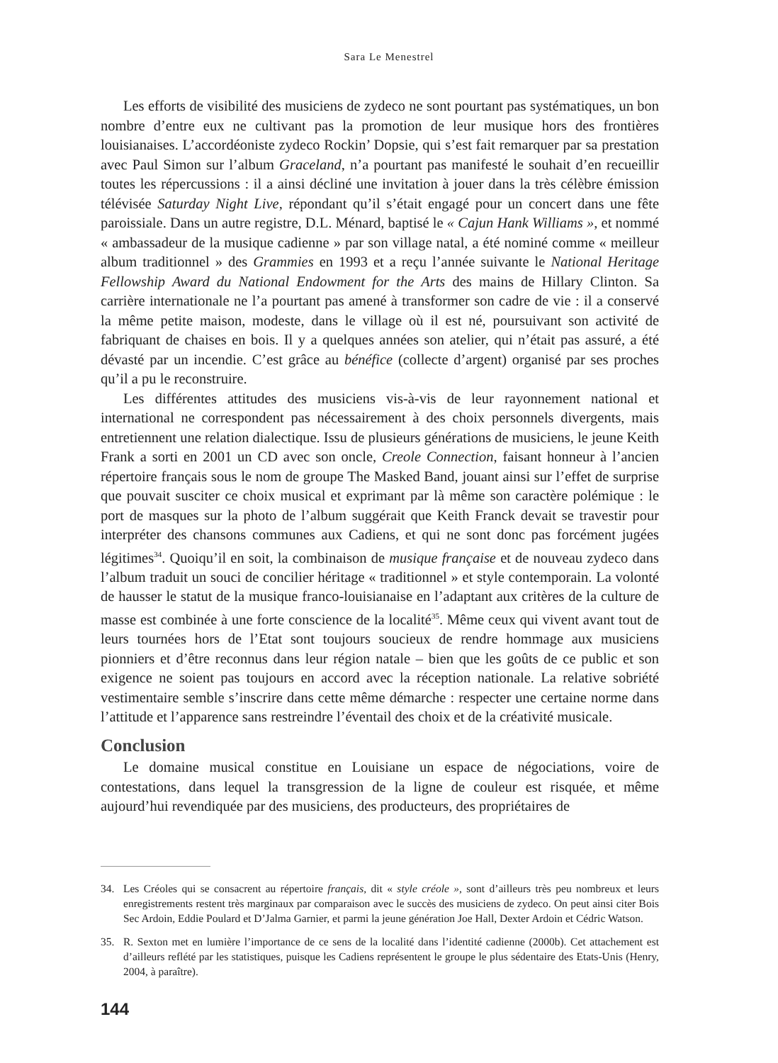Sara Le Menestrel
Les efforts de visibilité des musiciens de zydeco ne sont pourtant pas systématiques, un bon nombre d’entre eux ne cultivant pas la promotion de leur musique hors des frontières louisianaises. L’accordéoniste zydeco Rockin’ Dopsie, qui s’est fait remarquer par sa prestation avec Paul Simon sur l’album Graceland, n’a pourtant pas manifesté le souhait d’en recueillir toutes les répercussions : il a ainsi décliné une invitation à jouer dans la très célèbre émission télévisée Saturday Night Live, répondant qu’il s’était engagé pour un concert dans une fête paroissiale. Dans un autre registre, D.L. Ménard, baptisé le « Cajun Hank Williams », et nommé « ambassadeur de la musique cadienne » par son village natal, a été nominé comme « meilleur album traditionnel » des Grammies en 1993 et a reçu l’année suivante le National Heritage Fellowship Award du National Endowment for the Arts des mains de Hillary Clinton. Sa carrière internationale ne l’a pourtant pas amené à transformer son cadre de vie : il a conservé la même petite maison, modeste, dans le village où il est né, poursuivant son activité de fabriquant de chaises en bois. Il y a quelques années son atelier, qui n’était pas assuré, a été dévasté par un incendie. C’est grâce au bénéfice (collecte d’argent) organisé par ses proches qu’il a pu le reconstruire.
Les différentes attitudes des musiciens vis-à-vis de leur rayonnement national et international ne correspondent pas nécessairement à des choix personnels divergents, mais entretiennent une relation dialectique. Issu de plusieurs générations de musiciens, le jeune Keith Frank a sorti en 2001 un CD avec son oncle, Creole Connection, faisant honneur à l’ancien répertoire français sous le nom de groupe The Masked Band, jouant ainsi sur l’effet de surprise que pouvait susciter ce choix musical et exprimant par là même son caractère polémique : le port de masques sur la photo de l’album suggérait que Keith Franck devait se travestir pour interpréter des chansons communes aux Cadiens, et qui ne sont donc pas forcément jugées légitimes<sup>34</sup>. Quoiqu’il en soit, la combinaison de musique française et de nouveau zydeco dans l’album traduit un souci de concilier héritage « traditionnel » et style contemporain. La volonté de hausser le statut de la musique franco-louisianaise en l’adaptant aux critères de la culture de masse est combinée à une forte conscience de la localité<sup>35</sup>. Même ceux qui vivent avant tout de leurs tournées hors de l’Etat sont toujours soucieux de rendre hommage aux musiciens pionniers et d’être reconnus dans leur région natale – bien que les goûts de ce public et son exigence ne soient pas toujours en accord avec la réception nationale. La relative sobriété vestimentaire semble s’inscrire dans cette même démarche : respecter une certaine norme dans l’attitude et l’apparence sans restreindre l’éventail des choix et de la créativité musicale.
Conclusion
Le domaine musical constitue en Louisiane un espace de négociations, voire de contestations, dans lequel la transgression de la ligne de couleur est risquée, et même aujourd’hui revendiquée par des musiciens, des producteurs, des propriétaires de
34. Les Créoles qui se consacrent au répertoire français, dit « style créole », sont d’ailleurs très peu nombreux et leurs enregistrements restent très marginaux par comparaison avec le succès des musiciens de zydeco. On peut ainsi citer Bois Sec Ardoin, Eddie Poulard et D’Jalma Garnier, et parmi la jeune génération Joe Hall, Dexter Ardoin et Cédric Watson.
35. R. Sexton met en lumière l’importance de ce sens de la localité dans l’identité cadienne (2000b). Cet attachement est d’ailleurs reflété par les statistiques, puisque les Cadiens représentent le groupe le plus sédentaire des Etats-Unis (Henry, 2004, à paraître).
144